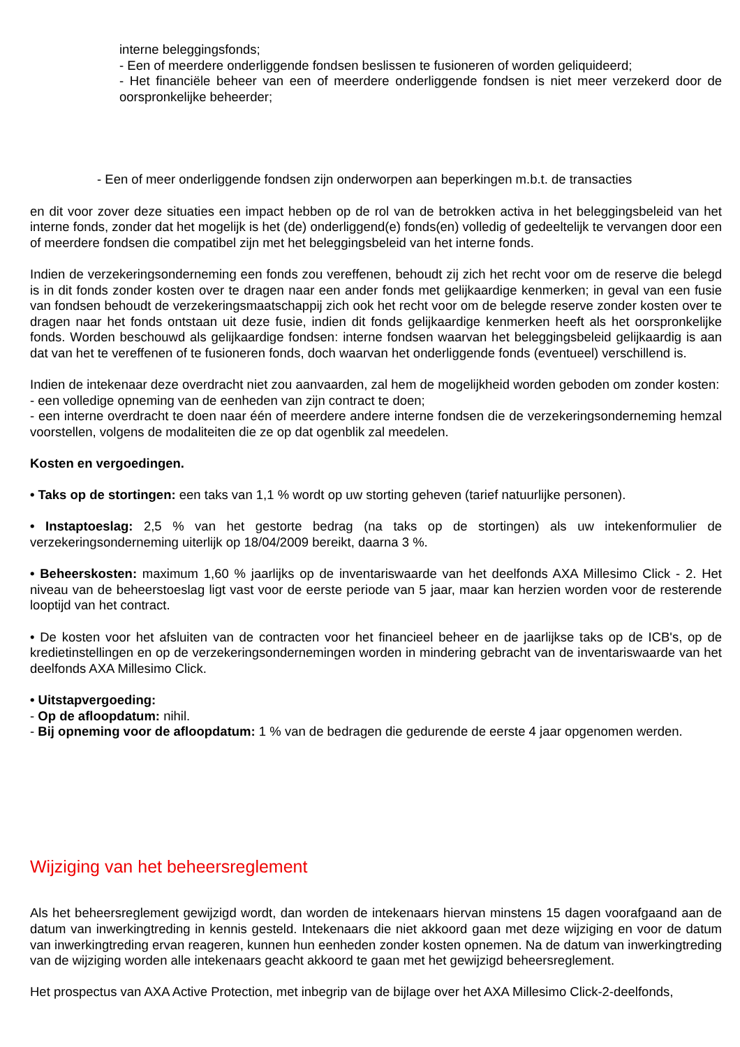interne beleggingsfonds;
- Een of meerdere onderliggende fondsen beslissen te fusioneren of worden geliquideerd;
- Het financiële beheer van een of meerdere onderliggende fondsen is niet meer verzekerd door de oorspronkelijke beheerder;
- Een of meer onderliggende fondsen zijn onderworpen aan beperkingen m.b.t. de transacties
en dit voor zover deze situaties een impact hebben op de rol van de betrokken activa in het beleggingsbeleid van het interne fonds, zonder dat het mogelijk is het (de) onderliggend(e) fonds(en) volledig of gedeeltelijk te vervangen door een of meerdere fondsen die compatibel zijn met het beleggingsbeleid van het interne fonds.
Indien de verzekeringsonderneming een fonds zou vereffenen, behoudt zij zich het recht voor om de reserve die belegd is in dit fonds zonder kosten over te dragen naar een ander fonds met gelijkaardige kenmerken; in geval van een fusie van fondsen behoudt de verzekeringsmaatschappij zich ook het recht voor om de belegde reserve zonder kosten over te dragen naar het fonds ontstaan uit deze fusie, indien dit fonds gelijkaardige kenmerken heeft als het oorspronkelijke fonds. Worden beschouwd als gelijkaardige fondsen: interne fondsen waarvan het beleggingsbeleid gelijkaardig is aan dat van het te vereffenen of te fusioneren fonds, doch waarvan het onderliggende fonds (eventueel) verschillend is.
Indien de intekenaar deze overdracht niet zou aanvaarden, zal hem de mogelijkheid worden geboden om zonder kosten:
- een volledige opneming van de eenheden van zijn contract te doen;
- een interne overdracht te doen naar één of meerdere andere interne fondsen die de verzekeringsonderneming hemzal voorstellen, volgens de modaliteiten die ze op dat ogenblik zal meedelen.
Kosten en vergoedingen.
• Taks op de stortingen: een taks van 1,1 % wordt op uw storting geheven (tarief natuurlijke personen).
• Instaptoeslag: 2,5 % van het gestorte bedrag (na taks op de stortingen) als uw intekenformulier de verzekeringsonderneming uiterlijk op 18/04/2009 bereikt, daarna 3 %.
• Beheerskosten: maximum 1,60 % jaarlijks op de inventariswaarde van het deelfonds AXA Millesimo Click - 2. Het niveau van de beheerstoeslag ligt vast voor de eerste periode van 5 jaar, maar kan herzien worden voor de resterende looptijd van het contract.
• De kosten voor het afsluiten van de contracten voor het financieel beheer en de jaarlijkse taks op de ICB's, op de kredietinstellingen en op de verzekeringsondernemingen worden in mindering gebracht van de inventariswaarde van het deelfonds AXA Millesimo Click.
• Uitstapvergoeding:
- Op de afloopdatum: nihil.
- Bij opneming voor de afloopdatum: 1 % van de bedragen die gedurende de eerste 4 jaar opgenomen werden.
Wijziging van het beheersreglement
Als het beheersreglement gewijzigd wordt, dan worden de intekenaars hiervan minstens 15 dagen voorafgaand aan de datum van inwerkingtreding in kennis gesteld. Intekenaars die niet akkoord gaan met deze wijziging en voor de datum van inwerkingtreding ervan reageren, kunnen hun eenheden zonder kosten opnemen. Na de datum van inwerkingtreding van de wijziging worden alle intekenaars geacht akkoord te gaan met het gewijzigd beheersreglement.
Het prospectus van AXA Active Protection, met inbegrip van de bijlage over het AXA Millesimo Click-2-deelfonds,